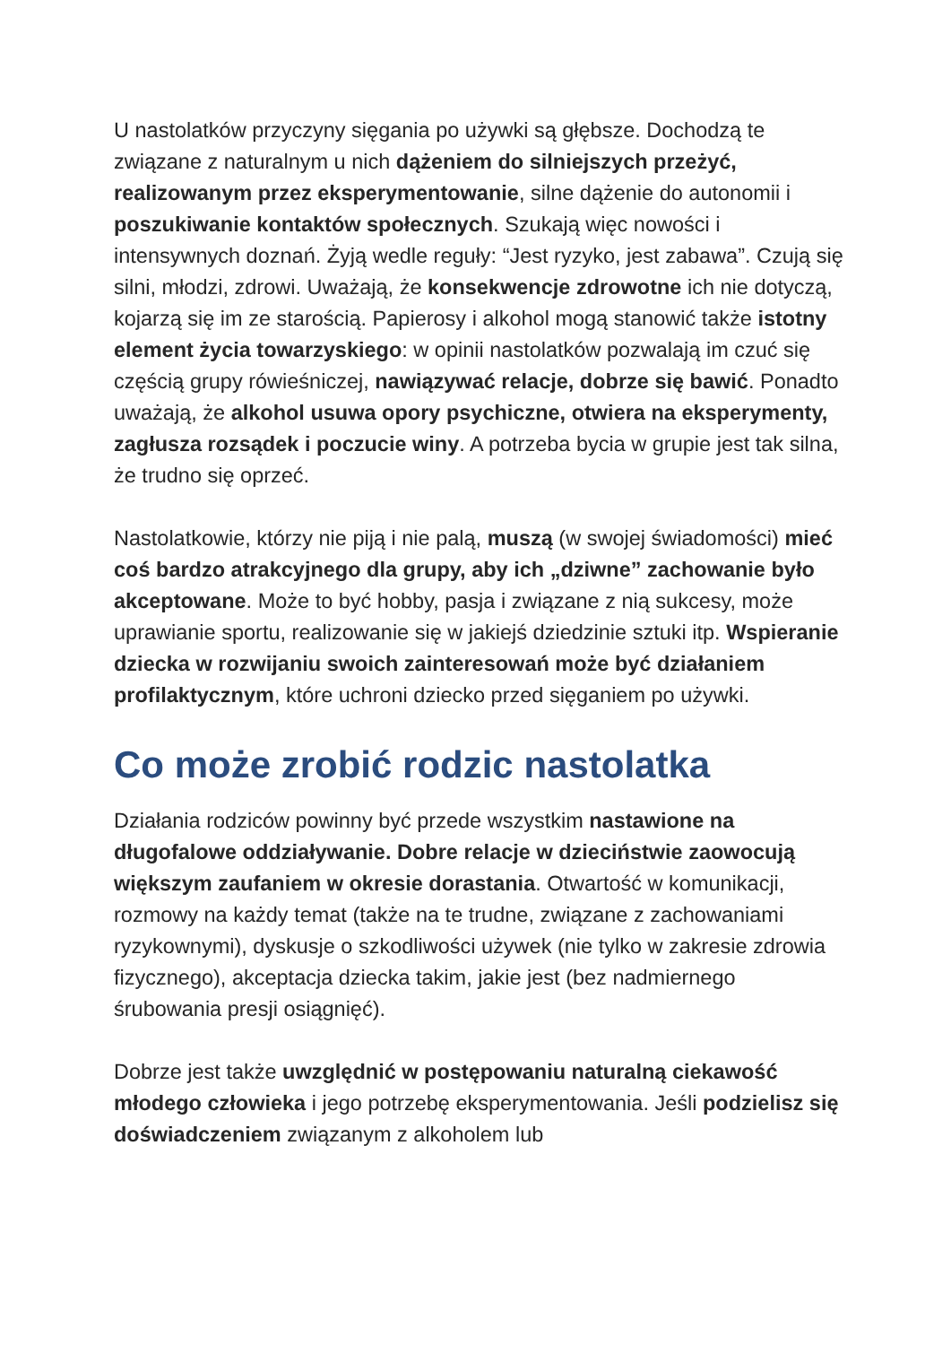U nastolatków przyczyny sięgania po używki są głębsze. Dochodzą te związane z naturalnym u nich dążeniem do silniejszych przeżyć, realizowanym przez eksperymentowanie, silne dążenie do autonomii i poszukiwanie kontaktów społecznych. Szukają więc nowości i intensywnych doznań. Żyją wedle reguły: “Jest ryzyko, jest zabawa”. Czują się silni, młodzi, zdrowi. Uważają, że konsekwencje zdrowotne ich nie dotyczą, kojarzą się im ze starością. Papierosy i alkohol mogą stanowić także istotny element życia towarzyskiego: w opinii nastolatków pozwalają im czuć się częścią grupy rówieśniczej, nawiązywać relacje, dobrze się bawić. Ponadto uważają, że alkohol usuwa opory psychiczne, otwiera na eksperymenty, zagłusza rozsądek i poczucie winy. A potrzeba bycia w grupie jest tak silna, że trudno się oprzeć.
Nastolatkowie, którzy nie piją i nie palą, muszą (w swojej świadomości) mieć coś bardzo atrakcyjnego dla grupy, aby ich „dziwne” zachowanie było akceptowane. Może to być hobby, pasja i związane z nią sukcesy, może uprawianie sportu, realizowanie się w jakiejś dziedzinie sztuki itp. Wspieranie dziecka w rozwijaniu swoich zainteresowań może być działaniem profilaktycznym, które uchroni dziecko przed sięganiem po używki.
Co może zrobić rodzic nastolatka
Działania rodziców powinny być przede wszystkim nastawione na długofalowe oddziaływanie. Dobre relacje w dzieciństwie zaowocują większym zaufaniem w okresie dorastania. Otwartość w komunikacji, rozmowy na każdy temat (także na te trudne, związane z zachowaniami ryzykownymi), dyskusje o szkodliwości używek (nie tylko w zakresie zdrowia fizycznego), akceptacja dziecka takim, jakie jest (bez nadmiernego śrubowania presji osiągnięć).
Dobrze jest także uwzględnić w postępowaniu naturalną ciekawość młodego człowieka i jego potrzebę eksperymentowania. Jeśli podzielisz się doświadczeniem związanym z alkoholem lub